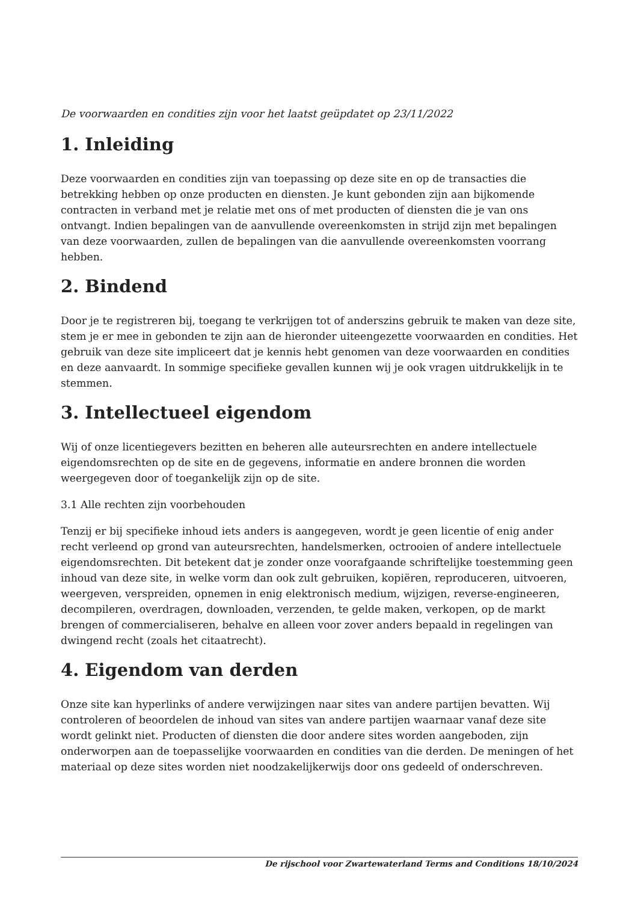De voorwaarden en condities zijn voor het laatst geüpdatet op 23/11/2022
1. Inleiding
Deze voorwaarden en condities zijn van toepassing op deze site en op de transacties die betrekking hebben op onze producten en diensten. Je kunt gebonden zijn aan bijkomende contracten in verband met je relatie met ons of met producten of diensten die je van ons ontvangt. Indien bepalingen van de aanvullende overeenkomsten in strijd zijn met bepalingen van deze voorwaarden, zullen de bepalingen van die aanvullende overeenkomsten voorrang hebben.
2. Bindend
Door je te registreren bij, toegang te verkrijgen tot of anderszins gebruik te maken van deze site, stem je er mee in gebonden te zijn aan de hieronder uiteengezette voorwaarden en condities. Het gebruik van deze site impliceert dat je kennis hebt genomen van deze voorwaarden en condities en deze aanvaardt. In sommige specifieke gevallen kunnen wij je ook vragen uitdrukkelijk in te stemmen.
3. Intellectueel eigendom
Wij of onze licentiegevers bezitten en beheren alle auteursrechten en andere intellectuele eigendomsrechten op de site en de gegevens, informatie en andere bronnen die worden weergegeven door of toegankelijk zijn op de site.
3.1 Alle rechten zijn voorbehouden
Tenzij er bij specifieke inhoud iets anders is aangegeven, wordt je geen licentie of enig ander recht verleend op grond van auteursrechten, handelsmerken, octrooien of andere intellectuele eigendomsrechten. Dit betekent dat je zonder onze voorafgaande schriftelijke toestemming geen inhoud van deze site, in welke vorm dan ook zult gebruiken, kopiëren, reproduceren, uitvoeren, weergeven, verspreiden, opnemen in enig elektronisch medium, wijzigen, reverse-engineeren, decompileren, overdragen, downloaden, verzenden, te gelde maken, verkopen, op de markt brengen of commercialiseren, behalve en alleen voor zover anders bepaald in regelingen van dwingend recht (zoals het citaatrecht).
4. Eigendom van derden
Onze site kan hyperlinks of andere verwijzingen naar sites van andere partijen bevatten. Wij controleren of beoordelen de inhoud van sites van andere partijen waarnaar vanaf deze site wordt gelinkt niet. Producten of diensten die door andere sites worden aangeboden, zijn onderworpen aan de toepasselijke voorwaarden en condities van die derden. De meningen of het materiaal op deze sites worden niet noodzakelijkerwijs door ons gedeeld of onderschreven.
De rijschool voor Zwartewaterland Terms and Conditions 18/10/2024